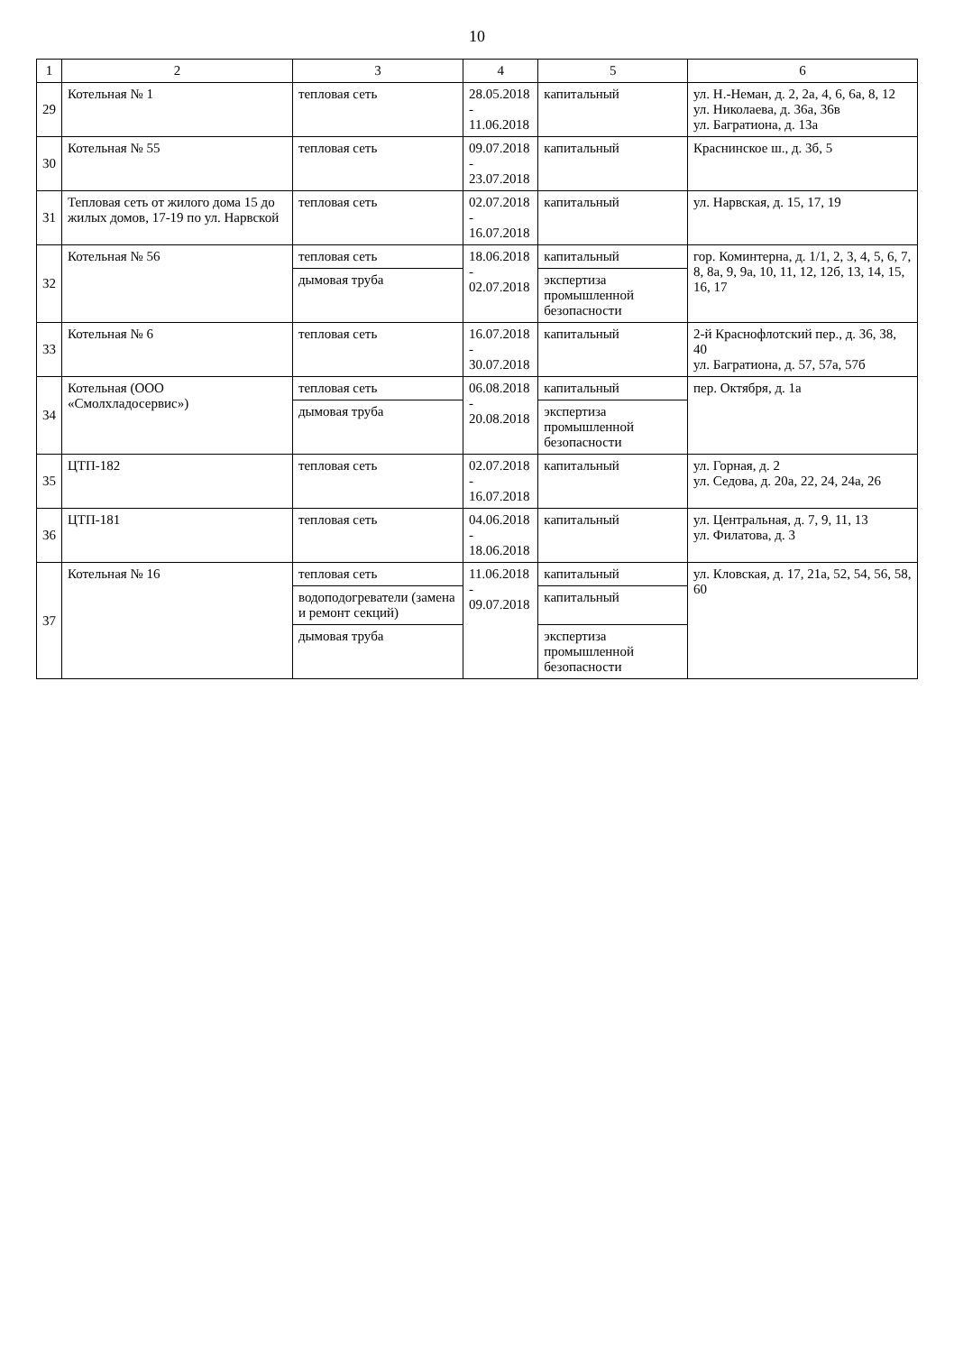10
| 1 | 2 | 3 | 4 | 5 | 6 |
| --- | --- | --- | --- | --- | --- |
| 29 | Котельная № 1 | тепловая сеть | 28.05.2018 - 11.06.2018 | капитальный | ул. Н.-Неман, д. 2, 2а, 4, 6, 6а, 8, 12 ул. Николаева, д. 36а, 36в ул. Багратиона, д. 13а |
| 30 | Котельная № 55 | тепловая сеть | 09.07.2018 - 23.07.2018 | капитальный | Краснинское ш., д. 3б, 5 |
| 31 | Тепловая сеть от жилого дома 15 до жилых домов, 17-19 по ул. Нарвской | тепловая сеть | 02.07.2018 - 16.07.2018 | капитальный | ул. Нарвская, д. 15, 17, 19 |
| 32 | Котельная № 56 | тепловая сеть | 18.06.2018 - 02.07.2018 | капитальный | гор. Коминтерна, д. 1/1, 2, 3, 4, 5, 6, 7, 8, 8а, 9, 9а, 10, 11, 12, 12б, 13, 14, 15, 16, 17 |
| | | дымовая труба | | экспертиза промышленной безопасности | |
| 33 | Котельная № 6 | тепловая сеть | 16.07.2018 - 30.07.2018 | капитальный | 2-й Краснофлотский пер., д. 36, 38, 40 ул. Багратиона, д. 57, 57а, 57б |
| 34 | Котельная (ООО «Смолхладосервис») | тепловая сеть | 06.08.2018 - 20.08.2018 | капитальный | пер. Октября, д. 1а |
| | | дымовая труба | | экспертиза промышленной безопасности | |
| 35 | ЦТП-182 | тепловая сеть | 02.07.2018 - 16.07.2018 | капитальный | ул. Горная, д. 2 ул. Седова, д. 20а, 22, 24, 24а, 26 |
| 36 | ЦТП-181 | тепловая сеть | 04.06.2018 - 18.06.2018 | капитальный | ул. Центральная, д. 7, 9, 11, 13 ул. Филатова, д. 3 |
| 37 | Котельная № 16 | тепловая сеть | 11.06.2018 - 09.07.2018 | капитальный | ул. Кловская, д. 17, 21а, 52, 54, 56, 58, 60 |
| | | водоподогреватели (замена и ремонт секций) | | капитальный | |
| | | дымовая труба | | экспертиза промышленной безопасности | |